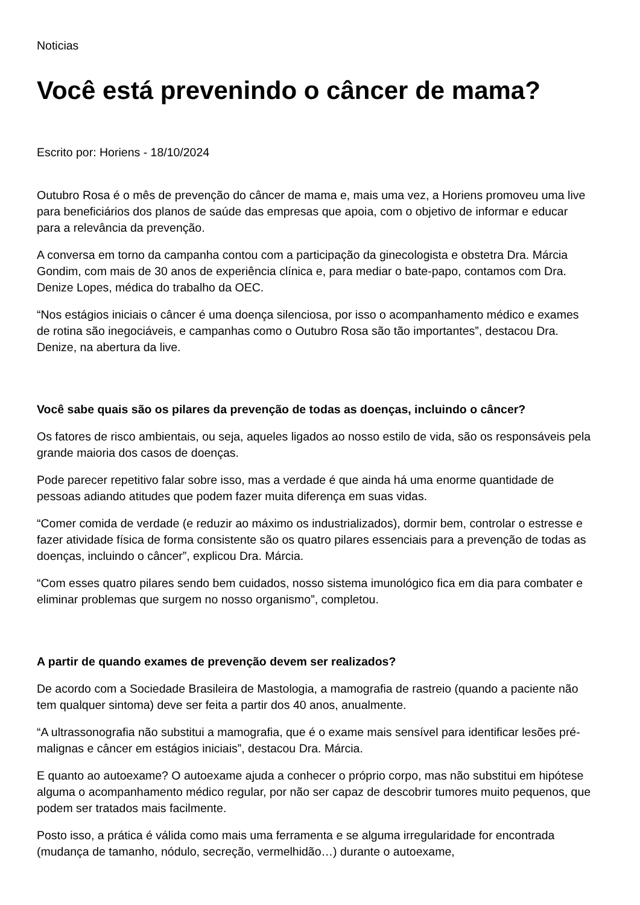Noticias
Você está prevenindo o câncer de mama?
Escrito por: Horiens - 18/10/2024
Outubro Rosa é o mês de prevenção do câncer de mama e, mais uma vez, a Horiens promoveu uma live para beneficiários dos planos de saúde das empresas que apoia, com o objetivo de informar e educar para a relevância da prevenção.
A conversa em torno da campanha contou com a participação da ginecologista e obstetra Dra. Márcia Gondim, com mais de 30 anos de experiência clínica e, para mediar o bate-papo, contamos com Dra. Denize Lopes, médica do trabalho da OEC.
“Nos estágios iniciais o câncer é uma doença silenciosa, por isso o acompanhamento médico e exames de rotina são inegociáveis, e campanhas como o Outubro Rosa são tão importantes”, destacou Dra. Denize, na abertura da live.
Você sabe quais são os pilares da prevenção de todas as doenças, incluindo o câncer?
Os fatores de risco ambientais, ou seja, aqueles ligados ao nosso estilo de vida, são os responsáveis pela grande maioria dos casos de doenças.
Pode parecer repetitivo falar sobre isso, mas a verdade é que ainda há uma enorme quantidade de pessoas adiando atitudes que podem fazer muita diferença em suas vidas.
“Comer comida de verdade (e reduzir ao máximo os industrializados), dormir bem, controlar o estresse e fazer atividade física de forma consistente são os quatro pilares essenciais para a prevenção de todas as doenças, incluindo o câncer”, explicou Dra. Márcia.
“Com esses quatro pilares sendo bem cuidados, nosso sistema imunológico fica em dia para combater e eliminar problemas que surgem no nosso organismo”, completou.
A partir de quando exames de prevenção devem ser realizados?
De acordo com a Sociedade Brasileira de Mastologia, a mamografia de rastreio (quando a paciente não tem qualquer sintoma) deve ser feita a partir dos 40 anos, anualmente.
“A ultrassonografia não substitui a mamografia, que é o exame mais sensível para identificar lesões pré-malignas e câncer em estágios iniciais”, destacou Dra. Márcia.
E quanto ao autoexame? O autoexame ajuda a conhecer o próprio corpo, mas não substitui em hipótese alguma o acompanhamento médico regular, por não ser capaz de descobrir tumores muito pequenos, que podem ser tratados mais facilmente.
Posto isso, a prática é válida como mais uma ferramenta e se alguma irregularidade for encontrada (mudança de tamanho, nódulo, secreção, vermelhidão…) durante o autoexame,